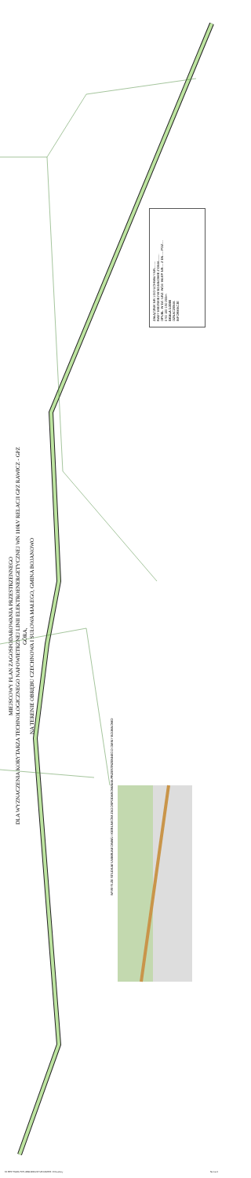MIEJSCOWY PLAN ZAGOSPODAROWANIA PRZESTRZENNEGO
DLA WYZNACZENIA KORYTARZA TECHNOLOGICZNEGO NAPOWIETRZNEJ LINII ELEKTROENERGETYCZNEJ WN 110kV RELACJI GPZ RAWICZ - GPZ GÓRA,
NA TERENIE OBRĘBU CZECHNOWA I SUŁOWA MAŁEGO, GMINA BOJANOWO
ZAŁĄCZNIK NR 1 DO UCHWAŁY NR........
RADY MIEJSKIEJ W BOJANOWIE Z DNIA........
OPUBL. W DZ. URZ. WOJ. WLKP. NR.... Z DN..... POZ....
0 50 100 150 200m
SKALA 1:2000
OZNACZENIA
INFORMACJE
WYRYS ZE STUDIUM UWARUNKOWAŃ I KIERUNKÓW ZAGOSPODAROWANIA PRZESTRZENNEGO GMINY BOJANOWO
Id: DDC76449-7570-4F88-B064-9C3451452F00. Uchwalony Strona 2